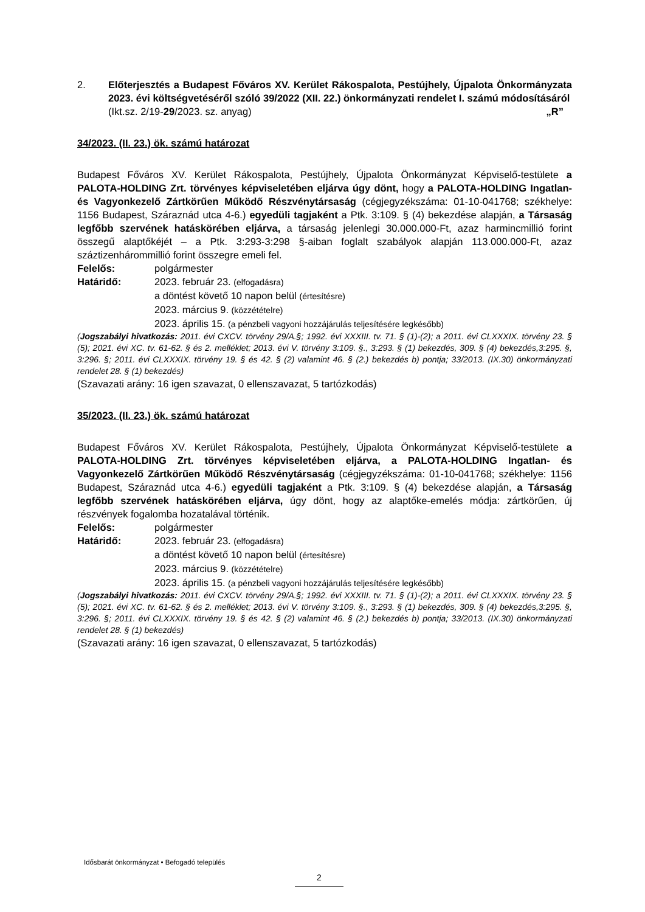2. Előterjesztés a Budapest Főváros XV. Kerület Rákospalota, Pestújhely, Újpalota Önkormányzata 2023. évi költségvetéséről szóló 39/2022 (XII. 22.) önkormányzati rendelet I. számú módosításáról „R”
(Ikt.sz. 2/19-29/2023. sz. anyag)
34/2023. (II. 23.) ök. számú határozat
Budapest Főváros XV. Kerület Rákospalota, Pestújhely, Újpalota Önkormányzat Képviselő-testülete a PALOTA-HOLDING Zrt. törvényes képviseletében eljárva úgy dönt, hogy a PALOTA-HOLDING Ingatlan- és Vagyonkezelő Zártkörűen Működő Részvénytársaság (cégjegyzékszáma: 01-10-041768; székhelye: 1156 Budapest, Száraznád utca 4-6.) egyedüli tagjaként a Ptk. 3:109. § (4) bekezdése alapján, a Társaság legfőbb szervének hatáskörében eljárva, a társaság jelenlegi 30.000.000-Ft, azaz harmincmillió forint összegű alaptőkéjét – a Ptk. 3:293-3:298 §-aiban foglalt szabályok alapján 113.000.000-Ft, azaz száztizenhárommillió forint összegre emeli fel.
Felelős: polgármester
Határidő: 2023. február 23. (elfogadásra)
a döntést követő 10 napon belül (értesítésre)
2023. március 9. (közzétételre)
2023. április 15. (a pénzbeli vagyoni hozzájárulás teljesítésére legkésőbb)
(Jogszabályi hivatkozás: 2011. évi CXCV. törvény 29/A.§; 1992. évi XXXIII. tv. 71. § (1)-(2); a 2011. évi CLXXXIX. törvény 23. § (5); 2021. évi XC. tv. 61-62. § és 2. melléklet; 2013. évi V. törvény 3:109. §., 3:293. § (1) bekezdés, 309. § (4) bekezdés,3:295. §, 3:296. §; 2011. évi CLXXXIX. törvény 19. § és 42. § (2) valamint 46. § (2.) bekezdés b) pontja; 33/2013. (IX.30) önkormányzati rendelet 28. § (1) bekezdés)
(Szavazati arány: 16 igen szavazat, 0 ellenszavazat, 5 tartózkodás)
35/2023. (II. 23.) ök. számú határozat
Budapest Főváros XV. Kerület Rákospalota, Pestújhely, Újpalota Önkormányzat Képviselő-testülete a PALOTA-HOLDING Zrt. törvényes képviseletében eljárva, a PALOTA-HOLDING Ingatlan- és Vagyonkezelő Zártkörűen Működő Részvénytársaság (cégjegyzékszáma: 01-10-041768; székhelye: 1156 Budapest, Száraznád utca 4-6.) egyedüli tagjaként a Ptk. 3:109. § (4) bekezdése alapján, a Társaság legfőbb szervének hatáskörében eljárva, úgy dönt, hogy az alaptőke-emelés módja: zártkörűen, új részvények fogalomba hozatalával történik.
Felelős: polgármester
Határidő: 2023. február 23. (elfogadásra)
a döntést követő 10 napon belül (értesítésre)
2023. március 9. (közzétételre)
2023. április 15. (a pénzbeli vagyoni hozzájárulás teljesítésére legkésőbb)
(Jogszabályi hivatkozás: 2011. évi CXCV. törvény 29/A.§; 1992. évi XXXIII. tv. 71. § (1)-(2); a 2011. évi CLXXXIX. törvény 23. § (5); 2021. évi XC. tv. 61-62. § és 2. melléklet; 2013. évi V. törvény 3:109. §., 3:293. § (1) bekezdés, 309. § (4) bekezdés,3:295. §, 3:296. §; 2011. évi CLXXXIX. törvény 19. § és 42. § (2) valamint 46. § (2.) bekezdés b) pontja; 33/2013. (IX.30) önkormányzati rendelet 28. § (1) bekezdés)
(Szavazati arány: 16 igen szavazat, 0 ellenszavazat, 5 tartózkodás)
Idősbarát önkormányzat • Befogadó település
2